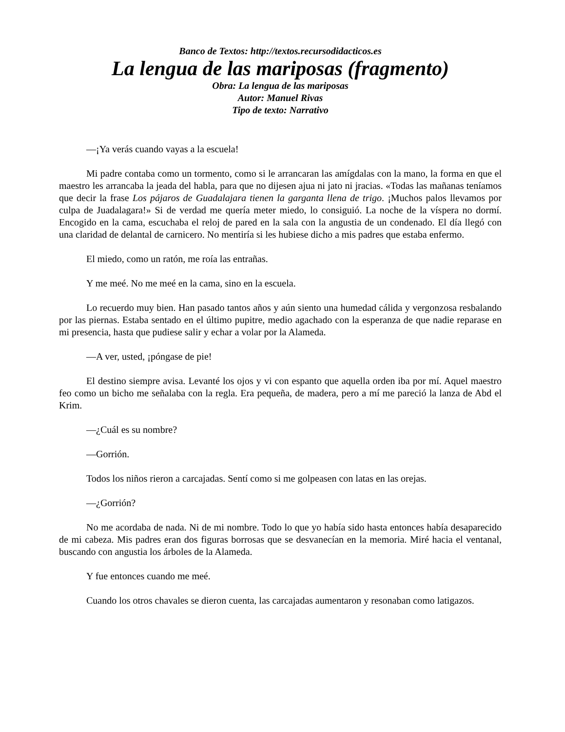Banco de Textos: http://textos.recursodidacticos.es
La lengua de las mariposas (fragmento)
Obra: La lengua de las mariposas
Autor: Manuel Rivas
Tipo de texto: Narrativo
—¡Ya verás cuando vayas a la escuela!
Mi padre contaba como un tormento, como si le arrancaran las amígdalas con la mano, la forma en que el maestro les arrancaba la jeada del habla, para que no dijesen ajua ni jato ni jracias. «Todas las mañanas teníamos que decir la frase Los pájaros de Guadalajara tienen la garganta llena de trigo. ¡Muchos palos llevamos por culpa de Juadalagara!» Si de verdad me quería meter miedo, lo consiguió. La noche de la víspera no dormí. Encogido en la cama, escuchaba el reloj de pared en la sala con la angustia de un condenado. El día llegó con una claridad de delantal de carnicero. No mentiría si les hubiese dicho a mis padres que estaba enfermo.
El miedo, como un ratón, me roía las entrañas.
Y me meé. No me meé en la cama, sino en la escuela.
Lo recuerdo muy bien. Han pasado tantos años y aún siento una humedad cálida y vergonzosa resbalando por las piernas. Estaba sentado en el último pupitre, medio agachado con la esperanza de que nadie reparase en mi presencia, hasta que pudiese salir y echar a volar por la Alameda.
—A ver, usted, ¡póngase de pie!
El destino siempre avisa. Levanté los ojos y vi con espanto que aquella orden iba por mí. Aquel maestro feo como un bicho me señalaba con la regla. Era pequeña, de madera, pero a mí me pareció la lanza de Abd el Krim.
—¿Cuál es su nombre?
—Gorrión.
Todos los niños rieron a carcajadas. Sentí como si me golpeasen con latas en las orejas.
—¿Gorrión?
No me acordaba de nada. Ni de mi nombre. Todo lo que yo había sido hasta entonces había desaparecido de mi cabeza. Mis padres eran dos figuras borrosas que se desvanecían en la memoria. Miré hacia el ventanal, buscando con angustia los árboles de la Alameda.
Y fue entonces cuando me meé.
Cuando los otros chavales se dieron cuenta, las carcajadas aumentaron y resonaban como latigazos.